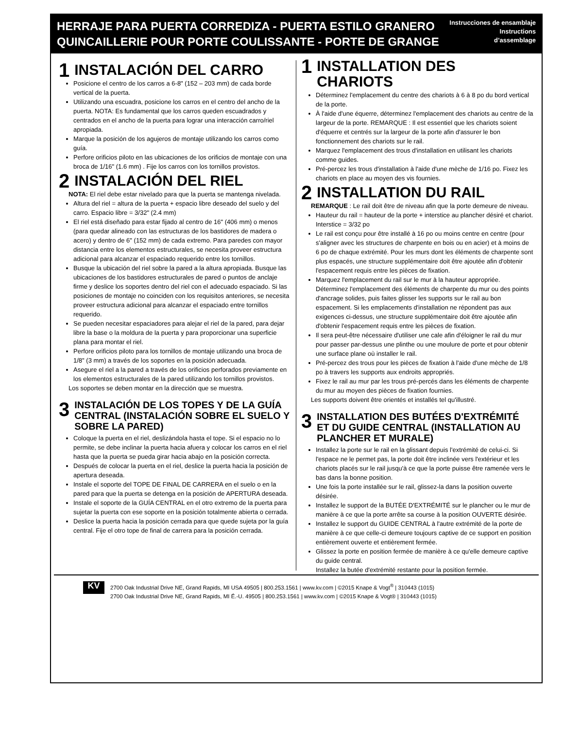HERRAJE PARA PUERTA CORREDIZA - PUERTA ESTILO GRANERO
QUINCAILLERIE POUR PORTE COULISSANTE - PORTE DE GRANGE
Instrucciones de ensamblaje
Instructions
d’assemblage
1 INSTALACIÓN DEL CARRO
Posicione el centro de los carros a 6-8" (152 – 203 mm) de cada borde vertical de la puerta.
Utilizando una escuadra, posicione los carros en el centro del ancho de la puerta. NOTA: Es fundamental que los carros queden escuadrados y centrados en el ancho de la puerta para lograr una interacción carro/riel apropiada.
Marque la posición de los agujeros de montaje utilizando los carros como guía.
Perfore orificios piloto en las ubicaciones de los orificios de montaje con una broca de 1/16" (1.6 mm) . Fije los carros con los tornillos provistos.
2 INSTALACIÓN DEL RIEL
NOTA: El riel debe estar nivelado para que la puerta se mantenga nivelada.
Altura del riel = altura de la puerta + espacio libre deseado del suelo y del carro. Espacio libre = 3/32" (2.4 mm)
El riel está diseñado para estar fijado al centro de 16" (406 mm) o menos (para quedar alineado con las estructuras de los bastidores de madera o acero) y dentro de 6" (152 mm) de cada extremo. Para paredes con mayor distancia entre los elementos estructurales, se necesita proveer estructura adicional para alcanzar el espaciado requerido entre los tornillos.
Busque la ubicación del riel sobre la pared a la altura apropiada. Busque las ubicaciones de los bastidores estructurales de pared o puntos de anclaje firme y deslice los soportes dentro del riel con el adecuado espaciado. Si las posiciones de montaje no coinciden con los requisitos anteriores, se necesita proveer estructura adicional para alcanzar el espaciado entre tornillos requerido.
Se pueden necesitar espaciadores para alejar el riel de la pared, para dejar libre la base o la moldura de la puerta y para proporcionar una superficie plana para montar el riel.
Perfore orificios piloto para los tornillos de montaje utilizando una broca de 1/8" (3 mm) a través de los soportes en la posición adecuada.
Asegure el riel a la pared a través de los orificios perforados previamente en los elementos estructurales de la pared utilizando los tornillos provistos.
Los soportes se deben montar en la dirección que se muestra.
3 INSTALACIÓN DE LOS TOPES Y DE LA GUÍA CENTRAL (INSTALACIÓN SOBRE EL SUELO Y SOBRE LA PARED)
Coloque la puerta en el riel, deslizándola hasta el tope. Si el espacio no lo permite, se debe inclinar la puerta hacia afuera y colocar los carros en el riel hasta que la puerta se pueda girar hacia abajo en la posición correcta.
Después de colocar la puerta en el riel, deslice la puerta hacia la posición de apertura deseada.
Instale el soporte del TOPE DE FINAL DE CARRERA en el suelo o en la pared para que la puerta se detenga en la posición de APERTURA deseada.
Instale el soporte de la GUÍA CENTRAL en el otro extremo de la puerta para sujetar la puerta con ese soporte en la posición totalmente abierta o cerrada.
Deslice la puerta hacia la posición cerrada para que quede sujeta por la guía central. Fije el otro tope de final de carrera para la posición cerrada.
1 INSTALLATION DES CHARIOTS
Déterminez l'emplacement du centre des chariots à 6 à 8 po du bord vertical de la porte.
À l'aide d'une équerre, déterminez l'emplacement des chariots au centre de la largeur de la porte. REMARQUE : Il est essentiel que les chariots soient d'équerre et centrés sur la largeur de la porte afin d'assurer le bon fonctionnement des chariots sur le rail.
Marquez l'emplacement des trous d'installation en utilisant les chariots comme guides.
Pré-percez les trous d'installation à l'aide d'une mèche de 1/16 po. Fixez les chariots en place au moyen des vis fournies.
2 INSTALLATION DU RAIL
REMARQUE : Le rail doit être de niveau afin que la porte demeure de niveau.
Hauteur du rail = hauteur de la porte + interstice au plancher désiré et chariot. Interstice = 3/32 po
Le rail est conçu pour être installé à 16 po ou moins centre en centre (pour s'aligner avec les structures de charpente en bois ou en acier) et à moins de 6 po de chaque extrémité. Pour les murs dont les éléments de charpente sont plus espacés, une structure supplémentaire doit être ajoutée afin d'obtenir l'espacement requis entre les pièces de fixation.
Marquez l'emplacement du rail sur le mur à la hauteur appropriée. Déterminez l'emplacement des éléments de charpente du mur ou des points d'ancrage solides, puis faites glisser les supports sur le rail au bon espacement. Si les emplacements d'installation ne répondent pas aux exigences ci-dessus, une structure supplémentaire doit être ajoutée afin d'obtenir l'espacement requis entre les pièces de fixation.
Il sera peut-être nécessaire d'utiliser une cale afin d'éloigner le rail du mur pour passer par-dessus une plinthe ou une moulure de porte et pour obtenir une surface plane où installer le rail.
Pré-percez des trous pour les pièces de fixation à l'aide d'une mèche de 1/8 po à travers les supports aux endroits appropriés.
Fixez le rail au mur par les trous pré-percés dans les éléments de charpente du mur au moyen des pièces de fixation fournies.
Les supports doivent être orientés et installés tel qu'illustré.
3 INSTALLATION DES BUTÉES D'EXTRÉMITÉ ET DU GUIDE CENTRAL (INSTALLATION AU PLANCHER ET MURALE)
Installez la porte sur le rail en la glissant depuis l'extrémité de celui-ci. Si l'espace ne le permet pas, la porte doit être inclinée vers l'extérieur et les chariots placés sur le rail jusqu'à ce que la porte puisse être ramenée vers le bas dans la bonne position.
Une fois la porte installée sur le rail, glissez-la dans la position ouverte désirée.
Installez le support de la BUTÉE D'EXTRÉMITÉ sur le plancher ou le mur de manière à ce que la porte arrête sa course à la position OUVERTE désirée.
Installez le support du GUIDE CENTRAL à l'autre extrémité de la porte de manière à ce que celle-ci demeure toujours captive de ce support en position entièrement ouverte et entièrement fermée.
Glissez la porte en position fermée de manière à ce qu'elle demeure captive du guide central.
Installez la butée d'extrémité restante pour la position fermée.
KV
2700 Oak Industrial Drive NE, Grand Rapids, MI USA 49505 | 800.253.1561 | www.kv.com | ©2015 Knape & Vogt<sup>®</sup> | 310443 (1015)
2700 Oak Industrial Drive NE, Grand Rapids, MI É.-U. 49505 | 800.253.1561 | www.kv.com | ©2015 Knape & Vogt® | 310443 (1015)